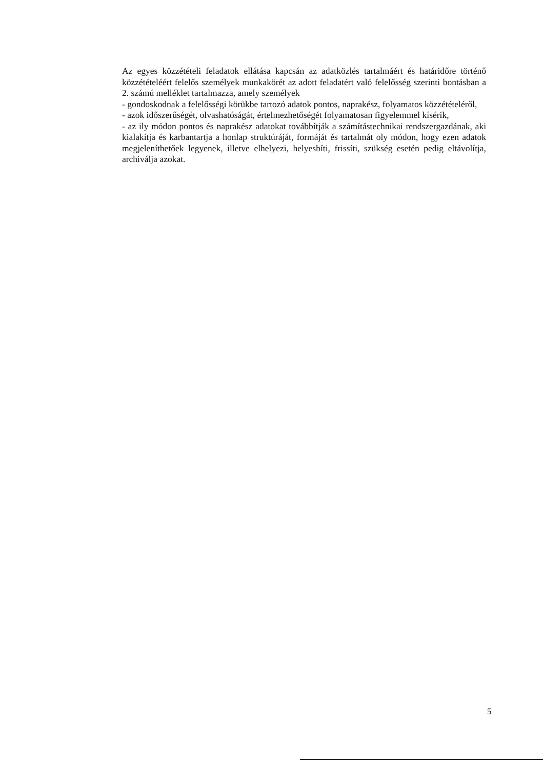Az egyes közzétételi feladatok ellátása kapcsán az adatközlés tartalmáért és határidőre történő közzétételéért felelős személyek munkakörét az adott feladatért való felelősség szerinti bontásban a 2. számú melléklet tartalmazza, amely személyek
- gondoskodnak a felelősségi körükbe tartozó adatok pontos, naprakész, folyamatos közzétételéről,
- azok időszerűségét, olvashatóságát, értelmezhetőségét folyamatosan figyelemmel kísérik,
- az ily módon pontos és naprakész adatokat továbbítják a számítástechnikai rendszergazdának, aki kialakítja és karbantartja a honlap struktúráját, formáját és tartalmát oly módon, hogy ezen adatok megjeleníthetőek legyenek, illetve elhelyezi, helyesbíti, frissíti, szükség esetén pedig eltávolítja, archiválja azokat.
5